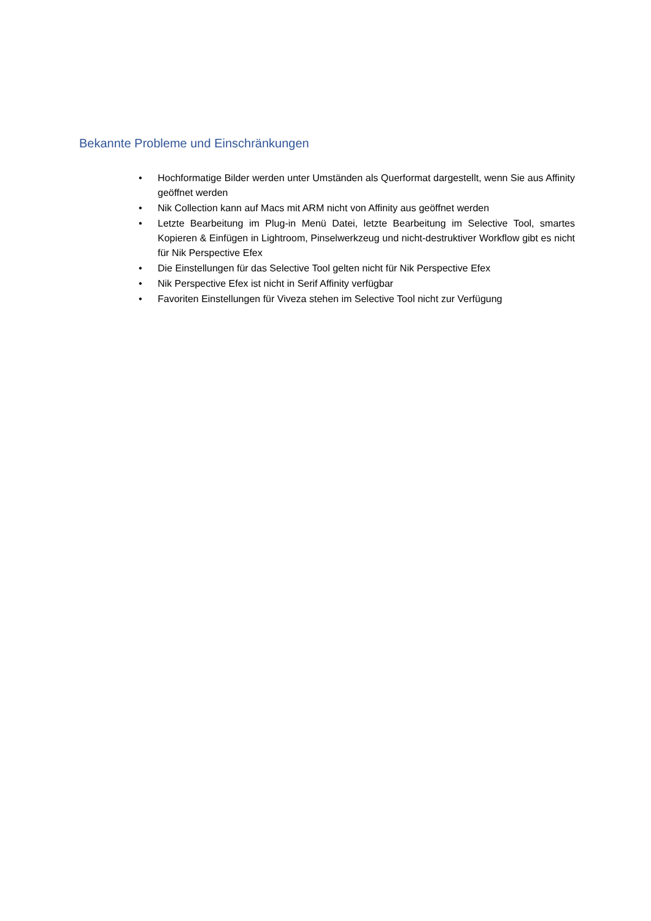Bekannte Probleme und Einschränkungen
• Hochformatige Bilder werden unter Umständen als Querformat dargestellt, wenn Sie aus Affinity geöffnet werden
• Nik Collection kann auf Macs mit ARM nicht von Affinity aus geöffnet werden
• Letzte Bearbeitung im Plug-in Menü Datei, letzte Bearbeitung im Selective Tool, smartes Kopieren & Einfügen in Lightroom, Pinselwerkzeug und nicht-destruktiver Workflow gibt es nicht für Nik Perspective Efex
• Die Einstellungen für das Selective Tool gelten nicht für Nik Perspective Efex
• Nik Perspective Efex ist nicht in Serif Affinity verfügbar
• Favoriten Einstellungen für Viveza stehen im Selective Tool nicht zur Verfügung